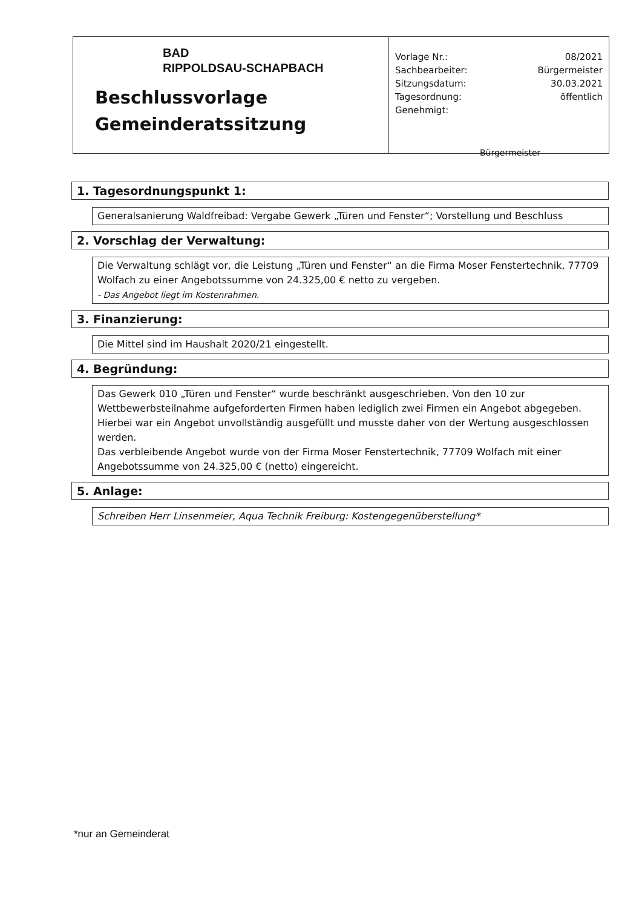BAD
RIPPOLDSAU-SCHAPBACH
Beschlussvorlage
Gemeinderatssitzung
Vorlage Nr.: 08/2021
Sachbearbeiter: Bürgermeister
Sitzungsdatum: 30.03.2021
Tagesordnung: öffentlich
Genehmigt:
Bürgermeister
1. Tagesordnungspunkt 1:
Generalsanierung Waldfreibad: Vergabe Gewerk „Türen und Fenster“; Vorstellung und Beschluss
2. Vorschlag der Verwaltung:
Die Verwaltung schlägt vor, die Leistung „Türen und Fenster“ an die Firma Moser Fenstertechnik, 77709 Wolfach zu einer Angebotssumme von 24.325,00 € netto zu vergeben.
- Das Angebot liegt im Kostenrahmen.
3. Finanzierung:
Die Mittel sind im Haushalt 2020/21 eingestellt.
4. Begründung:
Das Gewerk 010 „Türen und Fenster“ wurde beschränkt ausgeschrieben. Von den 10 zur Wettbewerbsteilnahme aufgeforderten Firmen haben lediglich zwei Firmen ein Angebot abgegeben. Hierbei war ein Angebot unvollständig ausgefüllt und musste daher von der Wertung ausgeschlossen werden.
Das verbleibende Angebot wurde von der Firma Moser Fenstertechnik, 77709 Wolfach mit einer Angebotssumme von 24.325,00 € (netto) eingereicht.
5. Anlage:
Schreiben Herr Linsenmeier, Aqua Technik Freiburg: Kostengegenüberstellung*
*nur an Gemeinderat